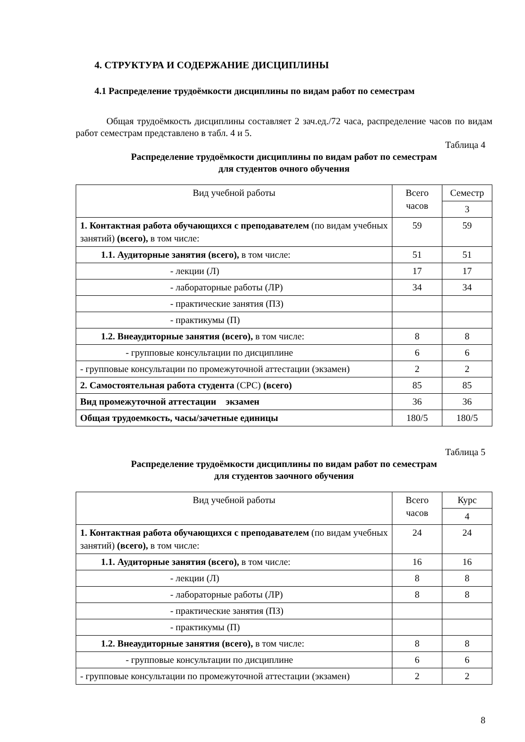4. СТРУКТУРА И СОДЕРЖАНИЕ ДИСЦИПЛИНЫ
4.1 Распределение трудоёмкости дисциплины по видам работ по семестрам
Общая трудоёмкость дисциплины составляет 2 зач.ед./72 часа, распределение часов по видам работ семестрам представлено в табл. 4 и 5.
Таблица 4
Распределение трудоёмкости дисциплины по видам работ по семестрам
для студентов очного обучения
| Вид учебной работы | Всего часов | Семестр |
| | | 3 |
| 1. Контактная работа обучающихся с преподавателем (по видам учебных занятий) (всего), в том числе: | 59 | 59 |
| 1.1. Аудиторные занятия (всего), в том числе: | 51 | 51 |
| - лекции (Л) | 17 | 17 |
| - лабораторные работы (ЛР) | 34 | 34 |
| - практические занятия (ПЗ) | | |
| - практикумы (П) | | |
| 1.2. Внеаудиторные занятия (всего), в том числе: | 8 | 8 |
| - групповые консультации по дисциплине | 6 | 6 |
| - групповые консультации по промежуточной аттестации (экзамен) | 2 | 2 |
| 2. Самостоятельная работа студента (СРС) (всего) | 85 | 85 |
| Вид промежуточной аттестации экзамен | 36 | 36 |
| Общая трудоемкость, часы/зачетные единицы | 180/5 | 180/5 |
Таблица 5
Распределение трудоёмкости дисциплины по видам работ по семестрам
для студентов заочного обучения
| Вид учебной работы | Всего часов | Курс |
| | | 4 |
| 1. Контактная работа обучающихся с преподавателем (по видам учебных занятий) (всего), в том числе: | 24 | 24 |
| 1.1. Аудиторные занятия (всего), в том числе: | 16 | 16 |
| - лекции (Л) | 8 | 8 |
| - лабораторные работы (ЛР) | 8 | 8 |
| - практические занятия (ПЗ) | | |
| - практикумы (П) | | |
| 1.2. Внеаудиторные занятия (всего), в том числе: | 8 | 8 |
| - групповые консультации по дисциплине | 6 | 6 |
| - групповые консультации по промежуточной аттестации (экзамен) | 2 | 2 |
8